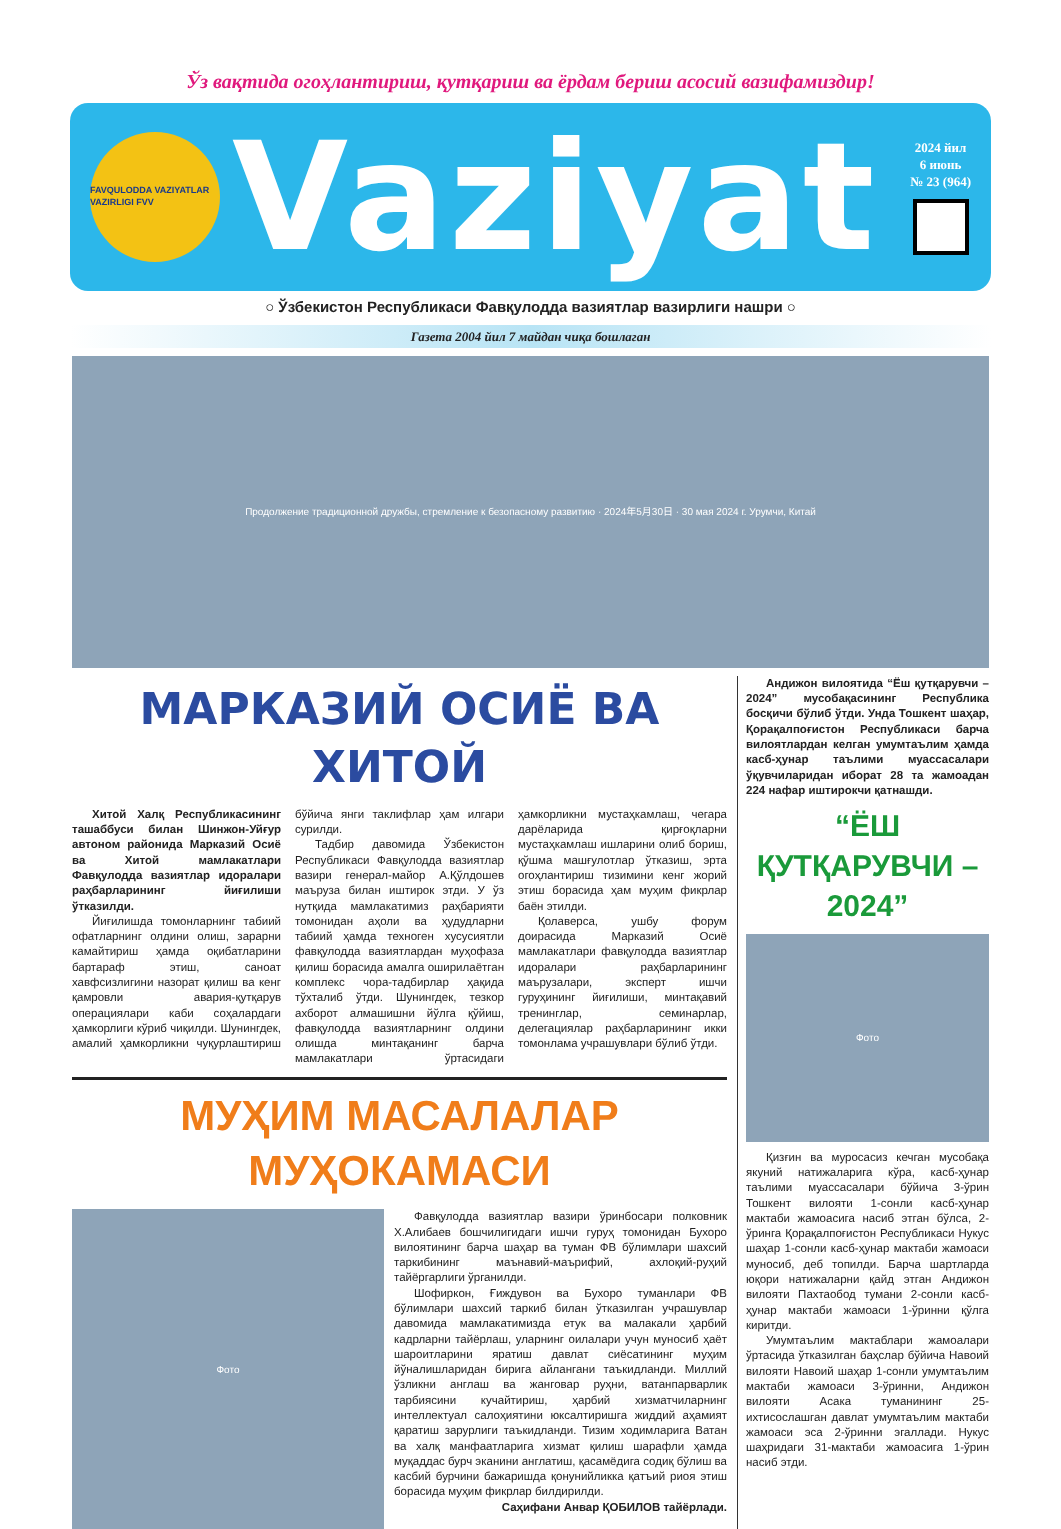Ўз вақтида огоҳлантириш, қутқариш ва ёрдам бериш асосий вазифамиздир!
FAVQULODDA VAZIYATLAR VAZIRLIGI FVV
Vaziyat
2024 йил
6 июнь
№ 23 (964)
○ Ўзбекистон Республикаси Фавқулодда вазиятлар вазирлиги нашри ○
Газета 2004 йил 7 майдан чиқа бошлаган
Продолжение традиционной дружбы, стремление к безопасному развитию · 2024年5月30日 · 30 мая 2024 г. Урумчи, Китай
МАРКАЗИЙ ОСИЁ ВА ХИТОЙ
Хитой Халқ Республикасининг ташаббуси билан Шинжон-Уйғур автоном районида Марказий Осиё ва Хитой мамлакатлари Фавқулодда вазиятлар идоралари раҳбарларининг йиғилиши ўтказилди.
Йиғилишда томонларнинг табиий офатларнинг олдини олиш, зарарни камайтириш ҳамда оқибатларини бартараф этиш, саноат хавфсизлигини назорат қилиш ва кенг қамровли авария-қутқарув операциялари каби соҳалардаги ҳамкорлиги кўриб чиқилди. Шунингдек, амалий ҳамкорликни чуқурлаштириш бўйича янги таклифлар ҳам илгари сурилди.
Тадбир давомида Ўзбекистон Республикаси Фавқулодда вазиятлар вазири генерал-майор А.Қўлдошев маъруза билан иштирок этди. У ўз нутқида мамлакатимиз раҳбарияти томонидан аҳоли ва ҳудудларни табиий ҳамда техноген хусусиятли фавқулодда вазиятлардан муҳофаза қилиш борасида амалга оширилаётган комплекс чора-тадбирлар ҳақида тўхталиб ўтди. Шунингдек, тезкор ахборот алмашишни йўлга қўйиш, фавқулодда вазиятларнинг олдини олишда минтақанинг барча мамлакатлари ўртасидаги ҳамкорликни мустаҳкамлаш, чегара дарёларида қирғоқларни мустаҳкамлаш ишларини олиб бориш, қўшма машғулотлар ўтказиш, эрта огоҳлантириш тизимини кенг жорий этиш борасида ҳам муҳим фикрлар баён этилди.
Қолаверса, ушбу форум доирасида Марказий Осиё мамлакатлари фавқулодда вазиятлар идоралари раҳбарларининг маърузалари, эксперт ишчи гуруҳининг йиғилиши, минтақавий тренинглар, семинарлар, делегациялар раҳбарларининг икки томонлама учрашувлари бўлиб ўтди.
МУҲИМ МАСАЛАЛАР МУҲОКАМАСИ
Фото
Фавқулодда вазиятлар вазири ўринбосари полковник Х.Алибаев бошчилигидаги ишчи гуруҳ томонидан Бухоро вилоятининг барча шаҳар ва туман ФВ бўлимлари шахсий таркибининг маънавий-маърифий, ахлоқий-руҳий тайёргарлиги ўрганилди.
Шофиркон, Ғиждувон ва Бухоро туманлари ФВ бўлимлари шахсий таркиб билан ўтказилган учрашувлар давомида мамлакатимизда етук ва малакали ҳарбий кадрларни тайёрлаш, уларнинг оилалари учун муносиб ҳаёт шароитларини яратиш давлат сиёсатининг муҳим йўналишларидан бирига айлангани таъкидланди. Миллий ўзликни англаш ва жанговар руҳни, ватанпарварлик тарбиясини кучайтириш, ҳарбий хизматчиларнинг интеллектуал салоҳиятини юксалтиришга жиддий аҳамият қаратиш зарурлиги таъкидланди. Тизим ходимларига Ватан ва халқ манфаатларига хизмат қилиш шарафли ҳамда муқаддас бурч эканини англатиш, қасамёдига содиқ бўлиш ва касбий бурчини бажаришда қонунийликка қатъий риоя этиш борасида муҳим фикрлар билдирилди.
Саҳифани Анвар ҚОБИЛОВ тайёрлади.
Андижон вилоятида “Ёш қутқарувчи – 2024” мусобақасининг Республика босқичи бўлиб ўтди. Унда Тошкент шаҳар, Қорақалпоғистон Республикаси барча вилоятлардан келган умумтаълим ҳамда касб-ҳунар таълими муассасалари ўқувчиларидан иборат 28 та жамоадан 224 нафар иштирокчи қатнашди.
“ЁШ ҚУТҚАРУВЧИ – 2024”
Фото
Қизғин ва муросасиз кечган мусобақа якуний натижаларига кўра, касб-ҳунар таълими муассасалари бўйича 3-ўрин Тошкент вилояти 1-сонли касб-ҳунар мактаби жамоасига насиб этган бўлса, 2-ўринга Қорақалпоғистон Республикаси Нукус шаҳар 1-сонли касб-ҳунар мактаби жамоаси муносиб, деб топилди. Барча шартларда юқори натижаларни қайд этган Андижон вилояти Пахтаобод тумани 2-сонли касб-ҳунар мактаби жамоаси 1-ўринни қўлга киритди.
Умумтаълим мактаблари жамоалари ўртасида ўтказилган баҳслар бўйича Навоий вилояти Навоий шаҳар 1-сонли умумтаълим мактаби жамоаси 3-ўринни, Андижон вилояти Асака туманининг 25-ихтисослашган давлат умумтаълим мактаби жамоаси эса 2-ўринни эгаллади. Нукус шаҳридаги 31-мактаби жамоасига 1-ўрин насиб этди.